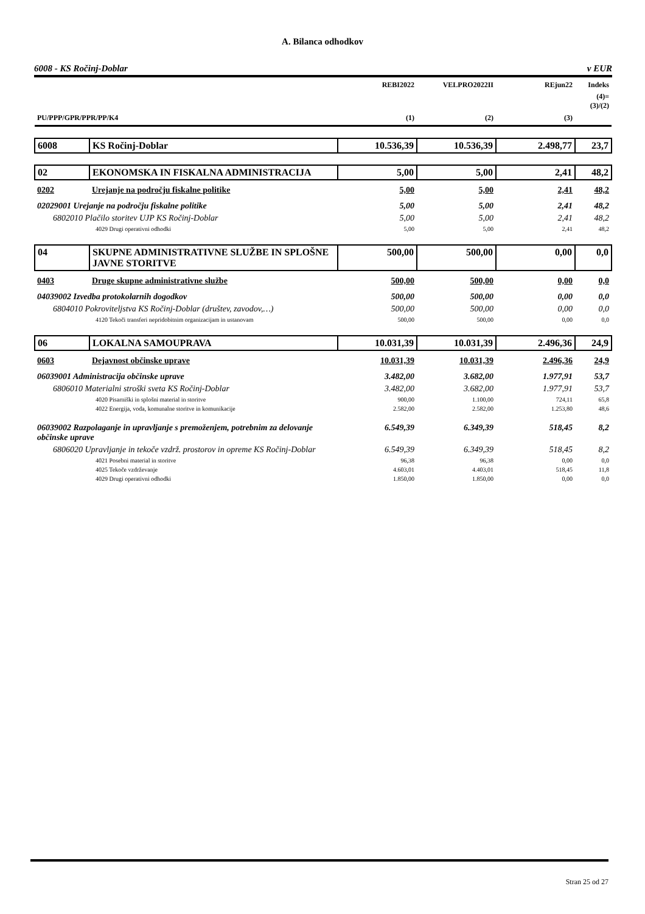A. Bilanca odhodkov
6008 - KS Ročinj-Doblar v EUR
| | | REBI2022 | VELPRO2022II | REjun22 | Indeks |
| --- | --- | --- | --- | --- | --- |
| PU/PPP/GPR/PPR/PP/K4 | | (1) | (2) | (3) | (4)= (3)/(2) |
| 6008 | KS Ročinj-Doblar | 10.536,39 | 10.536,39 | 2.498,77 | 23,7 |
| 02 | EKONOMSKA IN FISKALNA ADMINISTRACIJA | 5,00 | 5,00 | 2,41 | 48,2 |
| 0202 | Urejanje na področju fiskalne politike | 5,00 | 5,00 | 2,41 | 48,2 |
| 02029001 Urejanje na področju fiskalne politike | | 5,00 | 5,00 | 2,41 | 48,2 |
| 6802010 Plačilo storitev UJP KS Ročinj-Doblar | | 5,00 | 5,00 | 2,41 | 48,2 |
| 4029 Drugi operativni odhodki | | 5,00 | 5,00 | 2,41 | 48,2 |
| 04 | SKUPNE ADMINISTRATIVNE SLUŽBE IN SPLOŠNE JAVNE STORITVE | 500,00 | 500,00 | 0,00 | 0,0 |
| 0403 | Druge skupne administrativne službe | 500,00 | 500,00 | 0,00 | 0,0 |
| 04039002 Izvedba protokolarnih dogodkov | | 500,00 | 500,00 | 0,00 | 0,0 |
| 6804010 Pokroviteljstva KS Ročinj-Doblar (društev, zavodov,…) | | 500,00 | 500,00 | 0,00 | 0,0 |
| 4120 Tekoči transferi nepridobitnim organizacijam in ustanovam | | 500,00 | 500,00 | 0,00 | 0,0 |
| 06 | LOKALNA SAMOUPRAVA | 10.031,39 | 10.031,39 | 2.496,36 | 24,9 |
| 0603 | Dejavnost občinske uprave | 10.031,39 | 10.031,39 | 2.496,36 | 24,9 |
| 06039001 Administracija občinske uprave | | 3.482,00 | 3.682,00 | 1.977,91 | 53,7 |
| 6806010 Materialni stroški sveta KS Ročinj-Doblar | | 3.482,00 | 3.682,00 | 1.977,91 | 53,7 |
| 4020 Pisarniški in splošni material in storitve | | 900,00 | 1.100,00 | 724,11 | 65,8 |
| 4022 Energija, voda, komunalne storitve in komunikacije | | 2.582,00 | 2.582,00 | 1.253,80 | 48,6 |
| 06039002 Razpolaganje in upravljanje s premoženjem, potrebnim za delovanje občinske uprave | | 6.549,39 | 6.349,39 | 518,45 | 8,2 |
| 6806020 Upravljanje in tekoče vzdrž. prostorov in opreme KS Ročinj-Doblar | | 6.549,39 | 6.349,39 | 518,45 | 8,2 |
| 4021 Posebni material in storitve | | 96,38 | 96,38 | 0,00 | 0,0 |
| 4025 Tekoče vzdrževanje | | 4.603,01 | 4.403,01 | 518,45 | 11,8 |
| 4029 Drugi operativni odhodki | | 1.850,00 | 1.850,00 | 0,00 | 0,0 |
Stran 25 od 27